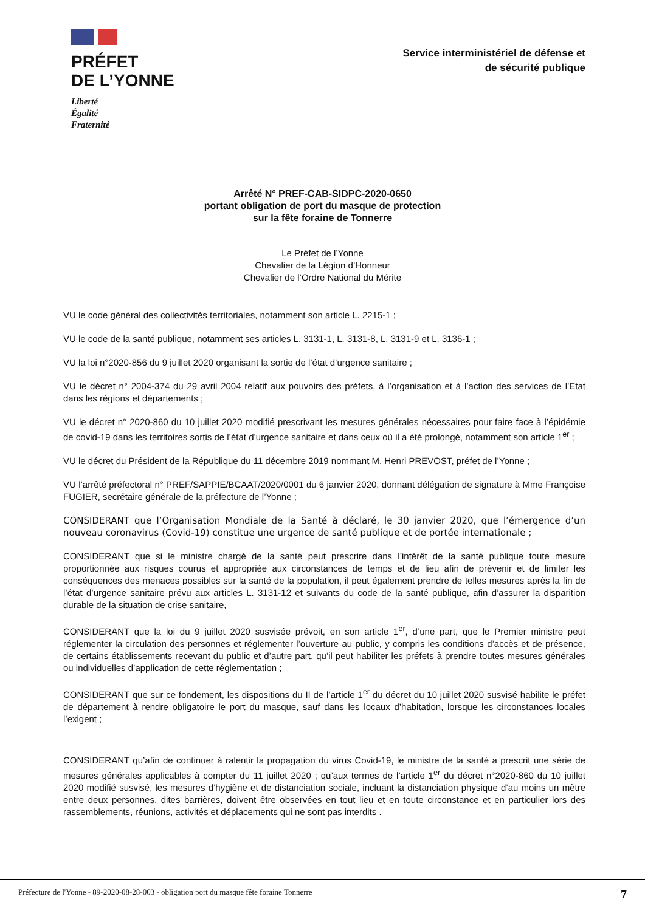PRÉFET
DE L’YONNE
Liberté
Égalité
Fraternité
Service interministériel de défense et
de sécurité publique
Arrêté N° PREF-CAB-SIDPC-2020-0650
portant obligation de port du masque de protection
sur la fête foraine de Tonnerre
Le Préfet de l’Yonne
Chevalier de la Légion d’Honneur
Chevalier de l’Ordre National du Mérite
VU le code général des collectivités territoriales, notamment son article L. 2215-1 ;
VU le code de la santé publique, notamment ses articles L. 3131-1, L. 3131-8, L. 3131-9 et L. 3136-1 ;
VU la loi n°2020-856 du 9 juillet 2020 organisant la sortie de l’état d’urgence sanitaire ;
VU le décret n° 2004-374 du 29 avril 2004 relatif aux pouvoirs des préfets, à l’organisation et à l’action des services de l’Etat dans les régions et départements ;
VU le décret n° 2020-860 du 10 juillet 2020 modifié prescrivant les mesures générales nécessaires pour faire face à l’épidémie de covid-19 dans les territoires sortis de l’état d’urgence sanitaire et dans ceux où il a été prolongé, notamment son article 1<sup>er</sup> ;
VU le décret du Président de la République du 11 décembre 2019 nommant M. Henri PREVOST, préfet de l’Yonne ;
VU l’arrêté préfectoral n° PREF/SAPPIE/BCAAT/2020/0001 du 6 janvier 2020, donnant délégation de signature à Mme Françoise FUGIER, secrétaire générale de la préfecture de l’Yonne ;
CONSIDERANT que l’Organisation Mondiale de la Santé à déclaré, le 30 janvier 2020, que l’émergence d’un nouveau coronavirus (Covid-19) constitue une urgence de santé publique et de portée internationale ;
CONSIDERANT que si le ministre chargé de la santé peut prescrire dans l’intérêt de la santé publique toute mesure proportionnée aux risques courus et appropriée aux circonstances de temps et de lieu afin de prévenir et de limiter les conséquences des menaces possibles sur la santé de la population, il peut également prendre de telles mesures après la fin de l’état d’urgence sanitaire prévu aux articles L. 3131-12 et suivants du code de la santé publique, afin d’assurer la disparition durable de la situation de crise sanitaire,
CONSIDERANT que la loi du 9 juillet 2020 susvisée prévoit, en son article 1<sup>er</sup>, d’une part, que le Premier ministre peut réglementer la circulation des personnes et réglementer l’ouverture au public, y compris les conditions d’accès et de présence, de certains établissements recevant du public et d’autre part, qu’il peut habiliter les préfets à prendre toutes mesures générales ou individuelles d’application de cette réglementation ;
CONSIDERANT que sur ce fondement, les dispositions du II de l’article 1<sup>er</sup> du décret du 10 juillet 2020 susvisé habilite le préfet de département à rendre obligatoire le port du masque, sauf dans les locaux d’habitation, lorsque les circonstances locales l’exigent ;
CONSIDERANT qu’afin de continuer à ralentir la propagation du virus Covid-19, le ministre de la santé a prescrit une série de mesures générales applicables à compter du 11 juillet 2020 ; qu’aux termes de l’article 1<sup>er</sup> du décret n°2020-860 du 10 juillet 2020 modifié susvisé, les mesures d’hygiène et de distanciation sociale, incluant la distanciation physique d’au moins un mètre entre deux personnes, dites barrières, doivent être observées en tout lieu et en toute circonstance et en particulier lors des rassemblements, réunions, activités et déplacements qui ne sont pas interdits .
Préfecture de l'Yonne - 89-2020-08-28-003 - obligation port du masque fête foraine Tonnerre 7